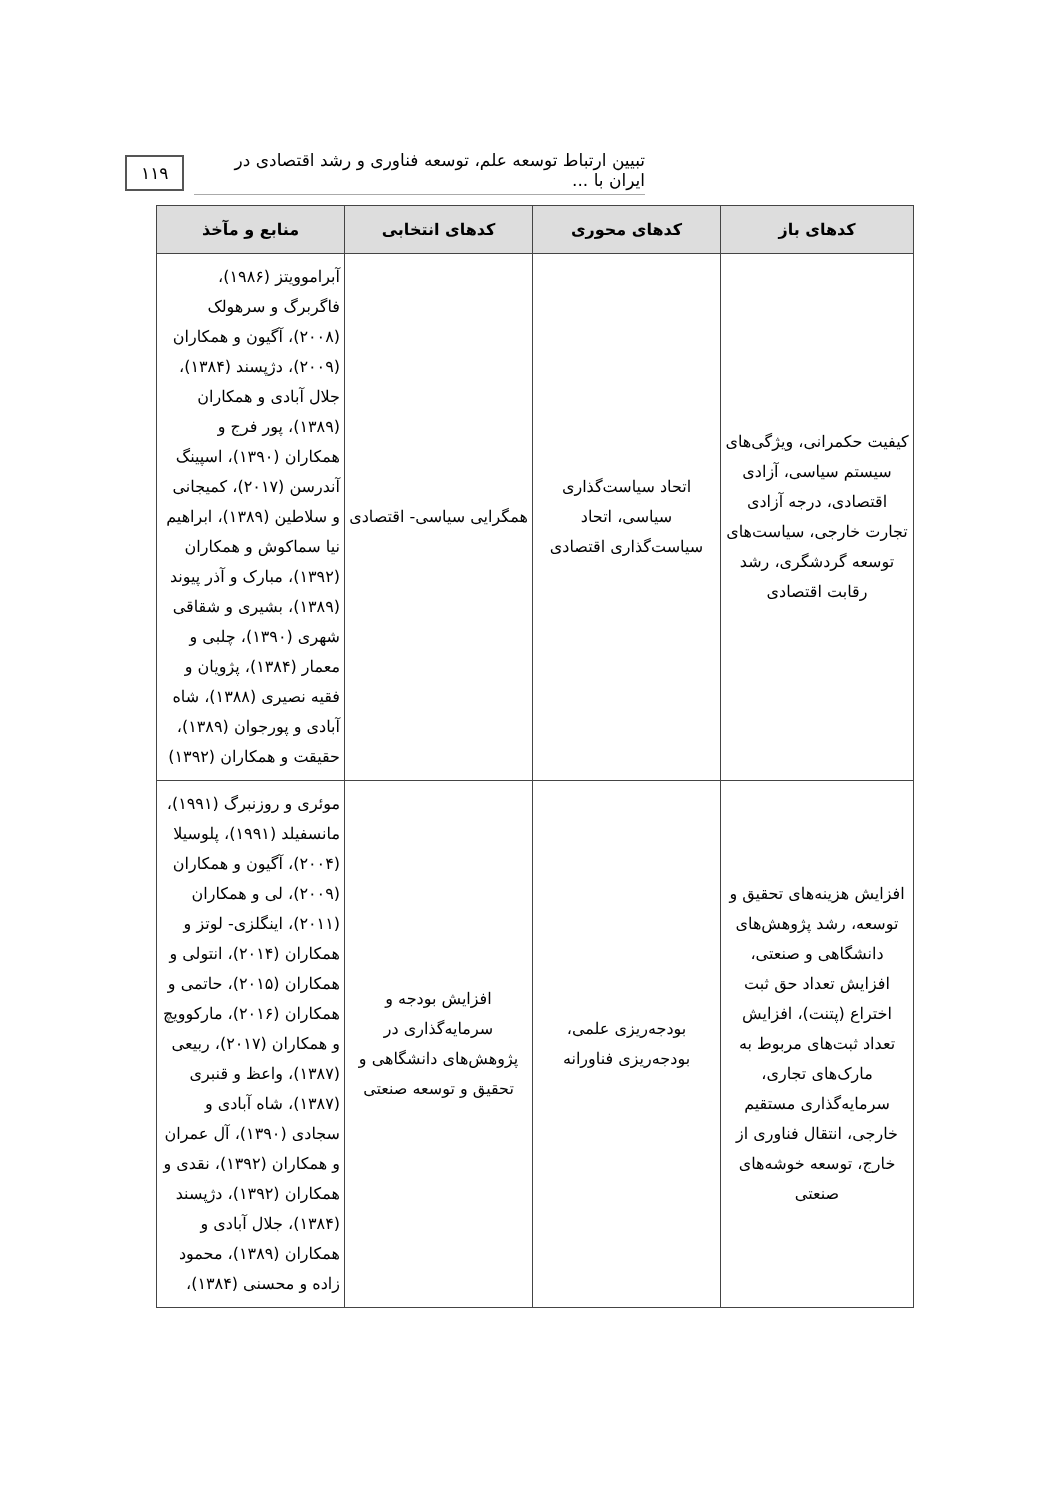تبیین ارتباط توسعه علم، توسعه فناوری و رشد اقتصادی در ایران با ... ۱۱۹
| کدهای باز | کدهای محوری | کدهای انتخابی | منابع و مآخذ |
| --- | --- | --- | --- |
| کیفیت حکمرانی، ویژگی‌های سیستم سیاسی، آزادی اقتصادی، درجه آزادی تجارت خارجی، سیاست‌های توسعه گردشگری، رشد رقابت اقتصادی | اتحاد سیاست‌گذاری سیاسی، اتحاد سیاست‌گذاری اقتصادی | همگرایی سیاسی- اقتصادی | آبراموویتز (۱۹۸۶)، فاگربرگ و سرهولک (۲۰۰۸)، آگیون و همکاران (۲۰۰۹)، دژپسند (۱۳۸۴)، جلال آبادی و همکاران (۱۳۸۹)، پور فرج و همکاران (۱۳۹۰)، اسپینگ آندرسن (۲۰۱۷)، کمیجانی و سلاطین (۱۳۸۹)، ابراهیم نیا سماکوش و همکاران (۱۳۹۲)، مبارک و آذر پیوند (۱۳۸۹)، بشیری و شقاقی شهری (۱۳۹۰)، چلبی و معمار (۱۳۸۴)، پژویان و فقیه نصیری (۱۳۸۸)، شاه آبادی و پورجوان (۱۳۸۹)، حقیقت و همکاران (۱۳۹۲) |
| افزایش هزینه‌های تحقیق و توسعه، رشد پژوهش‌های دانشگاهی و صنعتی، افزایش تعداد حق ثبت اختراع (پتنت)، افزایش تعداد ثبت‌های مربوط به مارک‌های تجاری، سرمایه‌گذاری مستقیم خارجی، انتقال فناوری از خارج، توسعه خوشه‌های صنعتی | بودجه‌ریزی علمی، بودجه‌ریزی فناورانه | افزایش بودجه و سرمایه‌گذاری در پژوهش‌های دانشگاهی و تحقیق و توسعه صنعتی | موئری و روزنبرگ (۱۹۹۱)، مانسفیلد (۱۹۹۱)، پلوسیلا (۲۰۰۴)، آگیون و همکاران (۲۰۰۹)، لی و همکاران (۲۰۱۱)، اینگلزی- لوتز و همکاران (۲۰۱۴)، انتولی و همکاران (۲۰۱۵)، حاتمی و همکاران (۲۰۱۶)، مارکوویچ و همکاران (۲۰۱۷)، ربیعی (۱۳۸۷)، واعظ و قنبری (۱۳۸۷)، شاه آبادی و سجادی (۱۳۹۰)، آل عمران و همکاران (۱۳۹۲)، نقدی و همکاران (۱۳۹۲)، دژپسند (۱۳۸۴)، جلال آبادی و همکاران (۱۳۸۹)، محمود زاده و محسنی (۱۳۸۴)، |